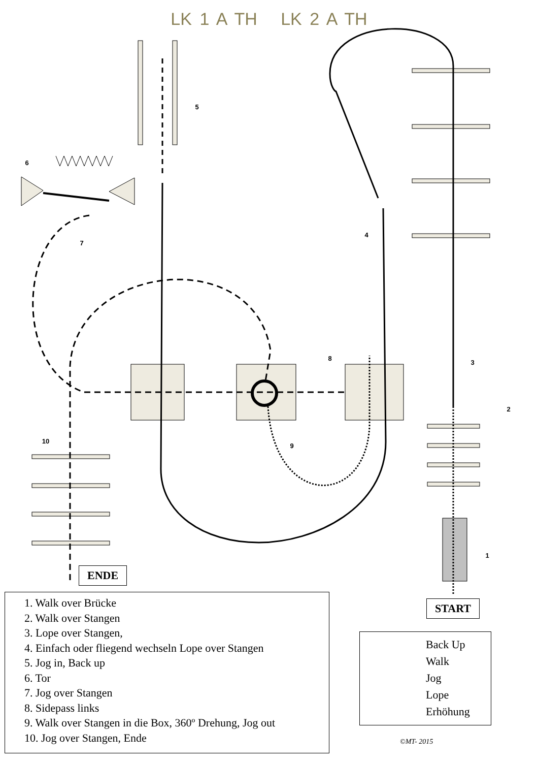LK 1 A TH LK 2 A TH
5
6
7
4
8
3
2
9
10
1
ENDE
START
1. Walk over Brücke
2. Walk over Stangen
3. Lope over Stangen,
4. Einfach oder fliegend wechseln Lope over Stangen
5. Jog in, Back up
6. Tor
7. Jog over Stangen
8. Sidepass links
9. Walk over Stangen in die Box, 360º Drehung, Jog out
10. Jog over Stangen, Ende
Back Up
Walk
Jog
Lope
Erhöhung
©MT- 2015